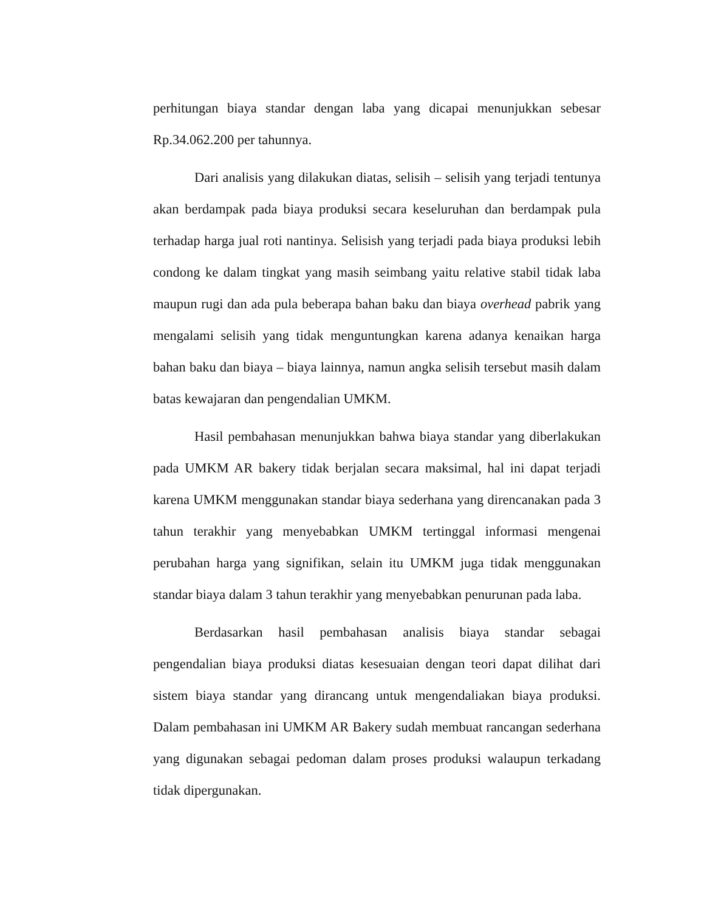perhitungan biaya standar dengan laba yang dicapai menunjukkan sebesar Rp.34.062.200 per tahunnya.
Dari analisis yang dilakukan diatas, selisih – selisih yang terjadi tentunya akan berdampak pada biaya produksi secara keseluruhan dan berdampak pula terhadap harga jual roti nantinya. Selisish yang terjadi pada biaya produksi lebih condong ke dalam tingkat yang masih seimbang yaitu relative stabil tidak laba maupun rugi dan ada pula beberapa bahan baku dan biaya overhead pabrik yang mengalami selisih yang tidak menguntungkan karena adanya kenaikan harga bahan baku dan biaya – biaya lainnya, namun angka selisih tersebut masih dalam batas kewajaran dan pengendalian UMKM.
Hasil pembahasan menunjukkan bahwa biaya standar yang diberlakukan pada UMKM AR bakery tidak berjalan secara maksimal, hal ini dapat terjadi karena UMKM menggunakan standar biaya sederhana yang direncanakan pada 3 tahun terakhir yang menyebabkan UMKM tertinggal informasi mengenai perubahan harga yang signifikan, selain itu UMKM juga tidak menggunakan standar biaya dalam 3 tahun terakhir yang menyebabkan penurunan pada laba.
Berdasarkan hasil pembahasan analisis biaya standar sebagai pengendalian biaya produksi diatas kesesuaian dengan teori dapat dilihat dari sistem biaya standar yang dirancang untuk mengendaliakan biaya produksi. Dalam pembahasan ini UMKM AR Bakery sudah membuat rancangan sederhana yang digunakan sebagai pedoman dalam proses produksi walaupun terkadang tidak dipergunakan.